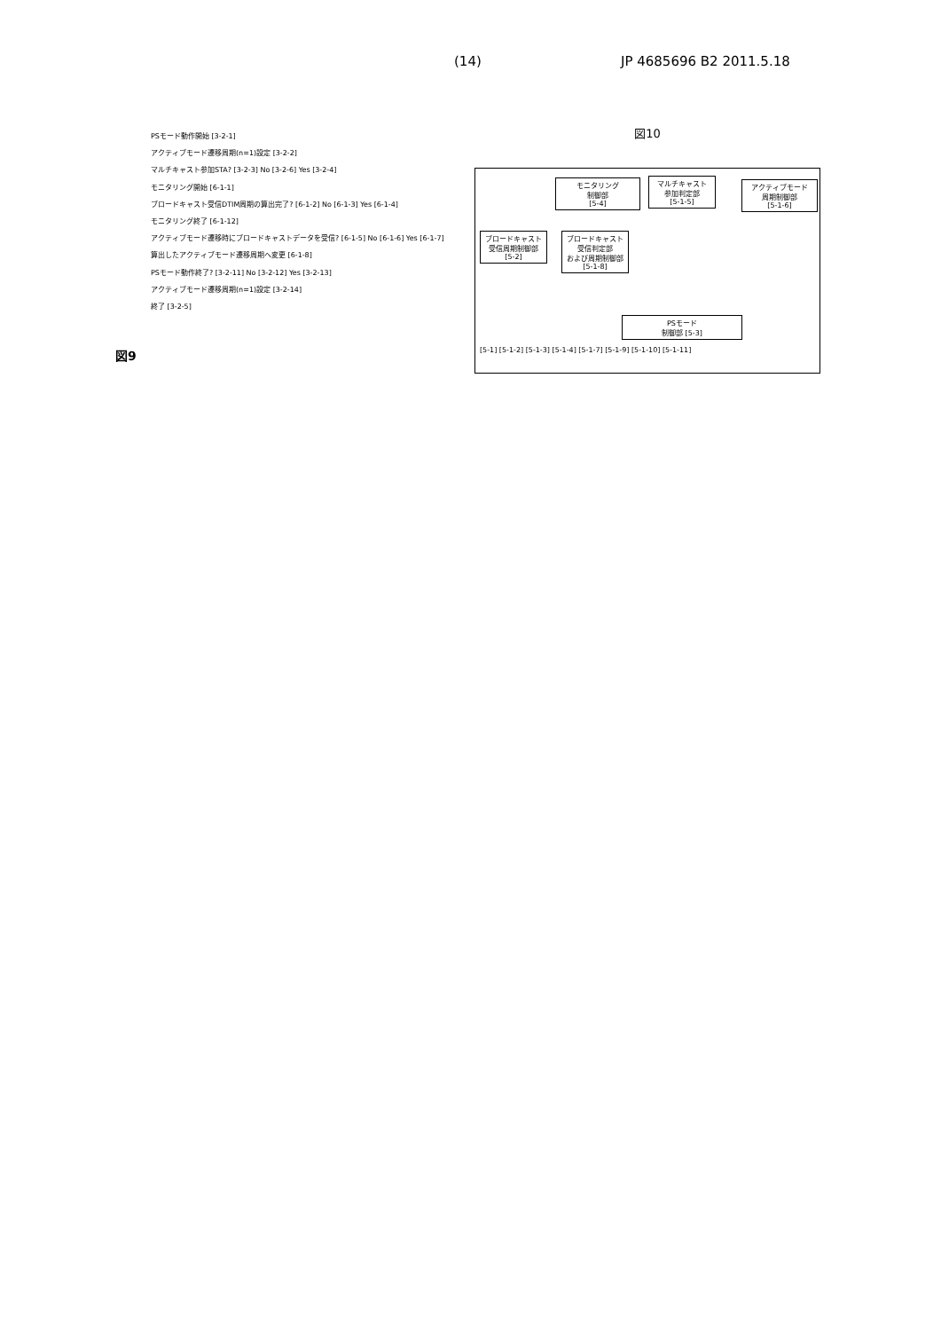(14) JP 4685696 B2 2011.5.18
図9
PSモード動作開始 [3-2-1]
アクティブモード遷移周期(n=1)設定 [3-2-2]
マルチキャスト参加STA? [3-2-3] No [3-2-6] Yes [3-2-4]
モニタリング開始 [6-1-1]
ブロードキャスト受信DTIM周期の算出完了? [6-1-2] No [6-1-3] Yes [6-1-4]
モニタリング終了 [6-1-12]
アクティブモード遷移時にブロードキャストデータを受信? [6-1-5] No [6-1-6] Yes [6-1-7]
算出したアクティブモード遷移周期へ変更 [6-1-8]
PSモード動作終了? [3-2-11] No [3-2-12] Yes [3-2-13]
アクティブモード遷移周期(n=1)設定 [3-2-14]
終了 [3-2-5]
図10
モニタリング
制御部
[5-4]
マルチキャスト
参加判定部
[5-1-5]
アクティブモード
周期制御部
[5-1-6]
ブロードキャスト
受信周期制御部
[5-2]
ブロードキャスト
受信判定部
および周期制御部
[5-1-8]
PSモード
制御部 [5-3]
[5-1] [5-1-2] [5-1-3] [5-1-4] [5-1-7] [5-1-9] [5-1-10] [5-1-11]